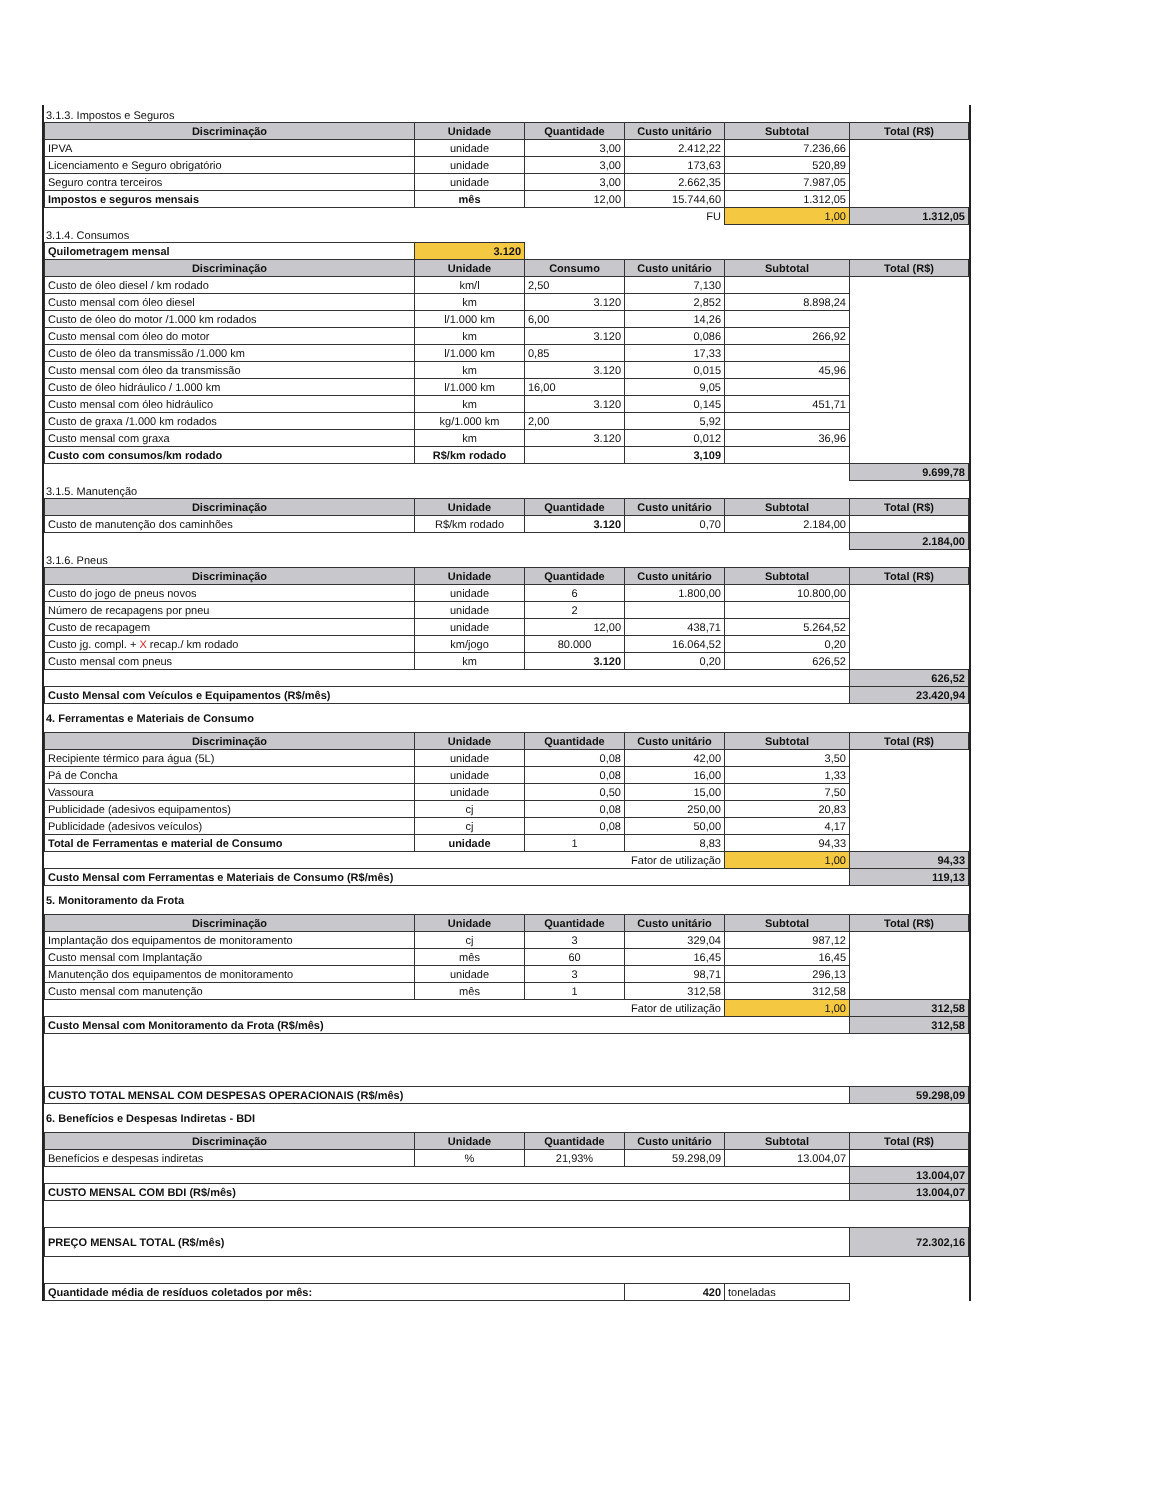3.1.3. Impostos e Seguros
| Discriminação | Unidade | Quantidade | Custo unitário | Subtotal | Total (R$) |
| --- | --- | --- | --- | --- | --- |
| IPVA | unidade | 3,00 | 2.412,22 | 7.236,66 | |
| Licenciamento e Seguro obrigatório | unidade | 3,00 | 173,63 | 520,89 | |
| Seguro contra terceiros | unidade | 3,00 | 2.662,35 | 7.987,05 | |
| Impostos e seguros mensais | mês | 12,00 | 15.744,60 | 1.312,05 | |
| FU | | | | 1,00 | 1.312,05 |
3.1.4. Consumos
| Quilometragem mensal | 3.120 | | | | |
| Discriminação | Unidade | Consumo | Custo unitário | Subtotal | Total (R$) |
| Custo de óleo diesel / km rodado | km/l | 2,50 | 7,130 | | |
| Custo mensal com óleo diesel | km | 3.120 | 2,852 | 8.898,24 | |
| Custo de óleo do motor /1.000 km rodados | l/1.000 km | 6,00 | 14,26 | | |
| Custo mensal com óleo do motor | km | 3.120 | 0,086 | 266,92 | |
| Custo de óleo da transmissão /1.000 km | l/1.000 km | 0,85 | 17,33 | | |
| Custo mensal com óleo da transmissão | km | 3.120 | 0,015 | 45,96 | |
| Custo de óleo hidráulico / 1.000 km | l/1.000 km | 16,00 | 9,05 | | |
| Custo mensal com óleo hidráulico | km | 3.120 | 0,145 | 451,71 | |
| Custo de graxa /1.000 km rodados | kg/1.000 km | 2,00 | 5,92 | | |
| Custo mensal com graxa | km | 3.120 | 0,012 | 36,96 | |
| Custo com consumos/km rodado | R$/km rodado | | 3,109 | | |
| | | | | | 9.699,78 |
3.1.5. Manutenção
| Discriminação | Unidade | Quantidade | Custo unitário | Subtotal | Total (R$) |
| --- | --- | --- | --- | --- | --- |
| Custo de manutenção dos caminhões | R$/km rodado | 3.120 | 0,70 | 2.184,00 | |
| | | | | | 2.184,00 |
3.1.6. Pneus
| Discriminação | Unidade | Quantidade | Custo unitário | Subtotal | Total (R$) |
| --- | --- | --- | --- | --- | --- |
| Custo do jogo de pneus novos | unidade | 6 | 1.800,00 | 10.800,00 | |
| Número de recapagens por pneu | unidade | 2 | | | |
| Custo de recapagem | unidade | 12,00 | 438,71 | 5.264,52 | |
| Custo jg. compl. + X recap./ km rodado | km/jogo | 80.000 | 16.064,52 | 0,20 | |
| Custo mensal com pneus | km | 3.120 | 0,20 | 626,52 | |
| | | | | | 626,52 |
| Custo Mensal com Veículos e Equipamentos (R$/mês) | | | | | 23.420,94 |
4. Ferramentas e Materiais de Consumo
| Discriminação | Unidade | Quantidade | Custo unitário | Subtotal | Total (R$) |
| --- | --- | --- | --- | --- | --- |
| Recipiente térmico para água (5L) | unidade | 0,08 | 42,00 | 3,50 | |
| Pá de Concha | unidade | 0,08 | 16,00 | 1,33 | |
| Vassoura | unidade | 0,50 | 15,00 | 7,50 | |
| Publicidade (adesivos equipamentos) | cj | 0,08 | 250,00 | 20,83 | |
| Publicidade (adesivos veículos) | cj | 0,08 | 50,00 | 4,17 | |
| Total de Ferramentas e material de Consumo | unidade | 1 | 8,83 | 94,33 | |
| Fator de utilização | | | | 1,00 | 94,33 |
| Custo Mensal com Ferramentas e Materiais de Consumo (R$/mês) | | | | | 119,13 |
5. Monitoramento da Frota
| Discriminação | Unidade | Quantidade | Custo unitário | Subtotal | Total (R$) |
| --- | --- | --- | --- | --- | --- |
| Implantação dos equipamentos de monitoramento | cj | 3 | 329,04 | 987,12 | |
| Custo mensal com Implantação | mês | 60 | 16,45 | 16,45 | |
| Manutenção dos equipamentos de monitoramento | unidade | 3 | 98,71 | 296,13 | |
| Custo mensal com manutenção | mês | 1 | 312,58 | 312,58 | |
| Fator de utilização | | | | 1,00 | 312,58 |
| Custo Mensal com Monitoramento da Frota (R$/mês) | | | | | 312,58 |
| CUSTO TOTAL MENSAL COM DESPESAS OPERACIONAIS (R$/mês) | | | | | 59.298,09 |
6. Benefícios e Despesas Indiretas - BDI
| Discriminação | Unidade | Quantidade | Custo unitário | Subtotal | Total (R$) |
| --- | --- | --- | --- | --- | --- |
| Benefícios e despesas indiretas | % | 21,93% | 59.298,09 | 13.004,07 | |
| | | | | | 13.004,07 |
| CUSTO MENSAL COM BDI (R$/mês) | | | | | 13.004,07 |
| PREÇO MENSAL TOTAL (R$/mês) | | | | | 72.302,16 |
| Quantidade média de resíduos coletados por mês: | | | 420 | toneladas | |